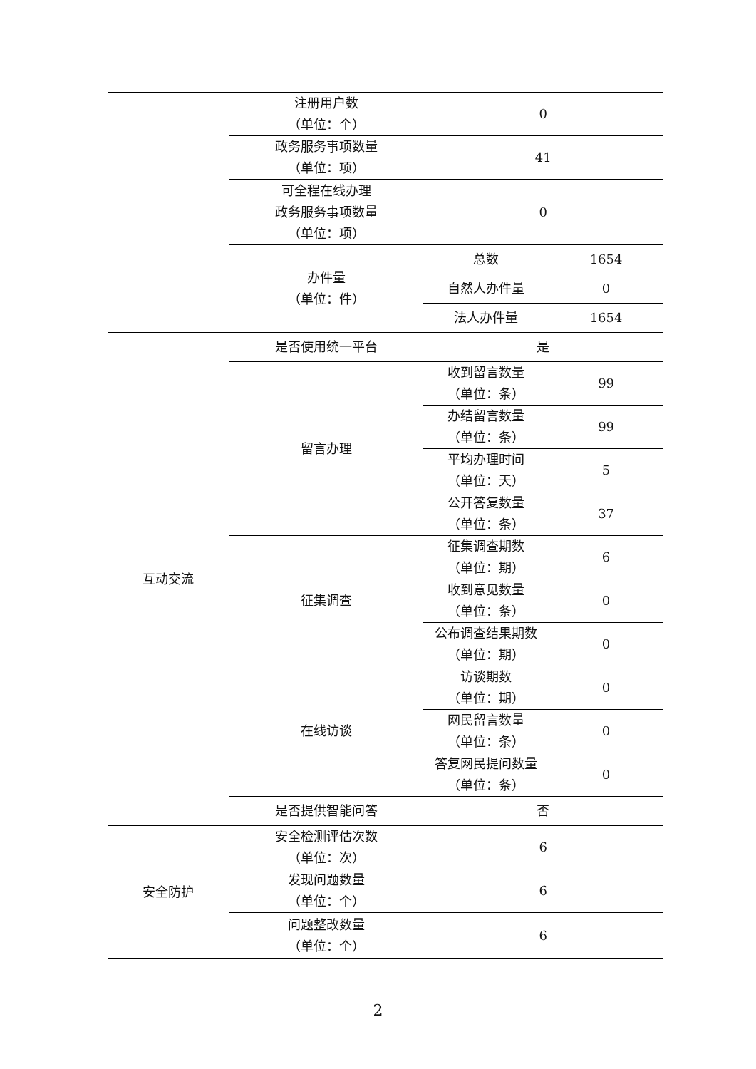| | 注册用户数 （单位：个） | 0 | |
| | 政务服务事项数量 （单位：项） | 41 | |
| | 可全程在线办理 政务服务事项数量 （单位：项） | 0 | |
| | 办件量 （单位：件） | 总数 | 1654 |
| | | 自然人办件量 | 0 |
| | | 法人办件量 | 1654 |
| 互动交流 | 是否使用统一平台 | 是 | |
| | 留言办理 | 收到留言数量 （单位：条） | 99 |
| | | 办结留言数量 （单位：条） | 99 |
| | | 平均办理时间 （单位：天） | 5 |
| | | 公开答复数量 （单位：条） | 37 |
| | 征集调查 | 征集调查期数 （单位：期） | 6 |
| | | 收到意见数量 （单位：条） | 0 |
| | | 公布调查结果期数 （单位：期） | 0 |
| | 在线访谈 | 访谈期数 （单位：期） | 0 |
| | | 网民留言数量 （单位：条） | 0 |
| | | 答复网民提问数量 （单位：条） | 0 |
| | 是否提供智能问答 | 否 | |
| 安全防护 | 安全检测评估次数 （单位：次） | 6 | |
| | 发现问题数量 （单位：个） | 6 | |
| | 问题整改数量 （单位：个） | 6 | |
2